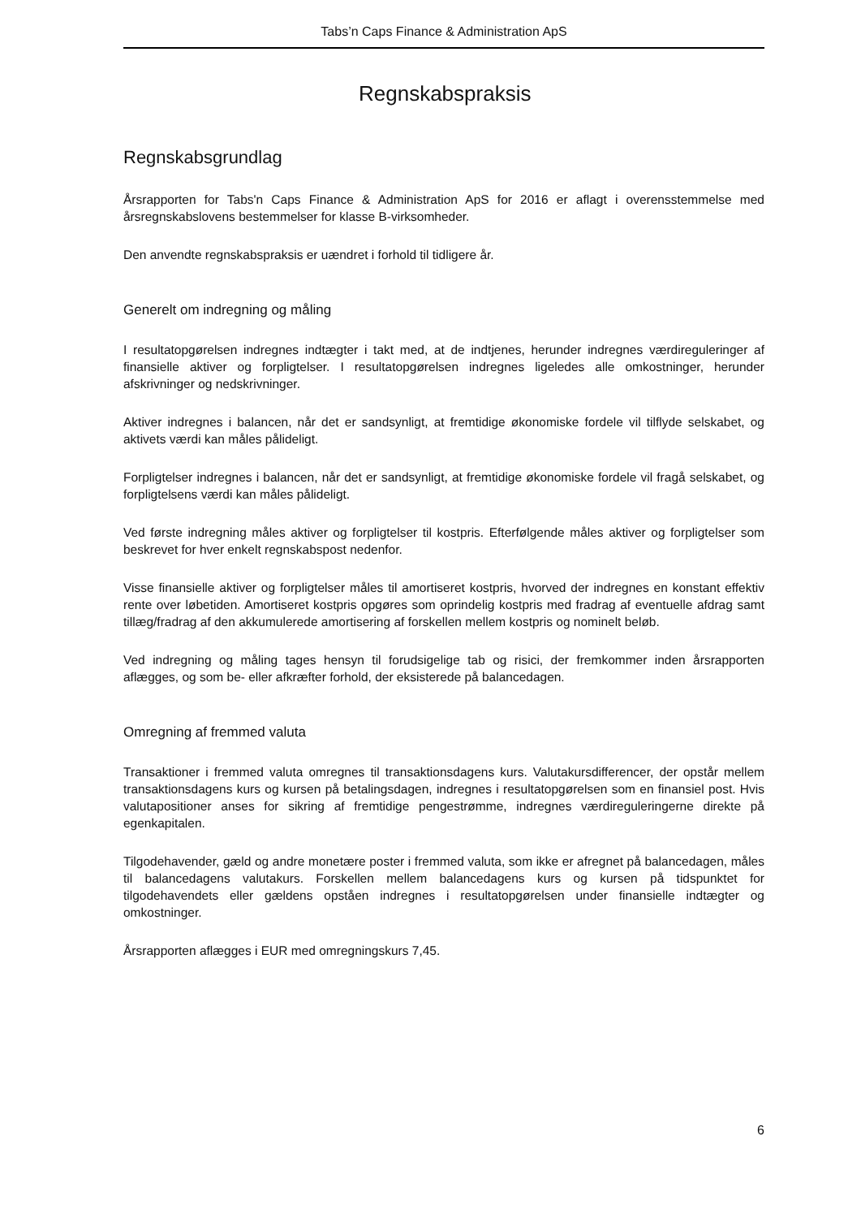Tabs’n Caps Finance & Administration ApS
Regnskabspraksis
Regnskabsgrundlag
Årsrapporten for Tabs'n Caps Finance & Administration ApS for 2016 er aflagt i overensstemmelse med årsregnskabslovens bestemmelser for klasse B-virksomheder.
Den anvendte regnskabspraksis er uændret i forhold til tidligere år.
Generelt om indregning og måling
I resultatopgørelsen indregnes indtægter i takt med, at de indtjenes, herunder indregnes værdireguleringer af finansielle aktiver og forpligtelser. I resultatopgørelsen indregnes ligeledes alle omkostninger, herunder afskrivninger og nedskrivninger.
Aktiver indregnes i balancen, når det er sandsynligt, at fremtidige økonomiske fordele vil tilflyde selskabet, og aktivets værdi kan måles pålideligt.
Forpligtelser indregnes i balancen, når det er sandsynligt, at fremtidige økonomiske fordele vil fragå selskabet, og forpligtelsens værdi kan måles pålideligt.
Ved første indregning måles aktiver og forpligtelser til kostpris. Efterfølgende måles aktiver og forpligtelser som beskrevet for hver enkelt regnskabspost nedenfor.
Visse finansielle aktiver og forpligtelser måles til amortiseret kostpris, hvorved der indregnes en konstant effektiv rente over løbetiden. Amortiseret kostpris opgøres som oprindelig kostpris med fradrag af eventuelle afdrag samt tillæg/fradrag af den akkumulerede amortisering af forskellen mellem kostpris og nominelt beløb.
Ved indregning og måling tages hensyn til forudsigelige tab og risici, der fremkommer inden årsrapporten aflægges, og som be- eller afkræfter forhold, der eksisterede på balancedagen.
Omregning af fremmed valuta
Transaktioner i fremmed valuta omregnes til transaktionsdagens kurs. Valutakursdifferencer, der opstår mellem transaktionsdagens kurs og kursen på betalingsdagen, indregnes i resultatopgørelsen som en finansiel post. Hvis valutapositioner anses for sikring af fremtidige pengestrømme, indregnes værdireguleringerne direkte på egenkapitalen.
Tilgodehavender, gæld og andre monetære poster i fremmed valuta, som ikke er afregnet på balancedagen, måles til balancedagens valutakurs. Forskellen mellem balancedagens kurs og kursen på tidspunktet for tilgodehavendets eller gældens opståen indregnes i resultatopgørelsen under finansielle indtægter og omkostninger.
Årsrapporten aflægges i EUR med omregningskurs 7,45.
6